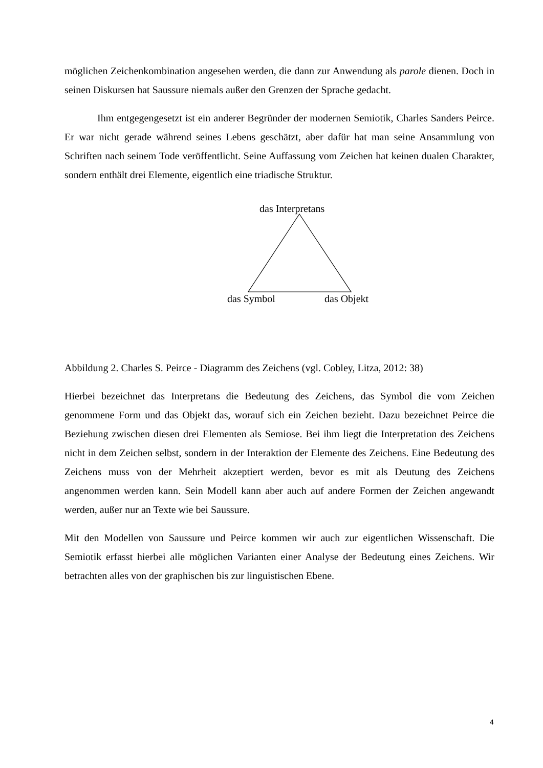möglichen Zeichenkombination angesehen werden, die dann zur Anwendung als parole dienen. Doch in seinen Diskursen hat Saussure niemals außer den Grenzen der Sprache gedacht.
Ihm entgegengesetzt ist ein anderer Begründer der modernen Semiotik, Charles Sanders Peirce. Er war nicht gerade während seines Lebens geschätzt, aber dafür hat man seine Ansammlung von Schriften nach seinem Tode veröffentlicht. Seine Auffassung vom Zeichen hat keinen dualen Charakter, sondern enthält drei Elemente, eigentlich eine triadische Struktur.
das Interpretans
das Symbol das Objekt
Abbildung 2. Charles S. Peirce - Diagramm des Zeichens (vgl. Cobley, Litza, 2012: 38)
Hierbei bezeichnet das Interpretans die Bedeutung des Zeichens, das Symbol die vom Zeichen genommene Form und das Objekt das, worauf sich ein Zeichen bezieht. Dazu bezeichnet Peirce die Beziehung zwischen diesen drei Elementen als Semiose. Bei ihm liegt die Interpretation des Zeichens nicht in dem Zeichen selbst, sondern in der Interaktion der Elemente des Zeichens. Eine Bedeutung des Zeichens muss von der Mehrheit akzeptiert werden, bevor es mit als Deutung des Zeichens angenommen werden kann. Sein Modell kann aber auch auf andere Formen der Zeichen angewandt werden, außer nur an Texte wie bei Saussure.
Mit den Modellen von Saussure und Peirce kommen wir auch zur eigentlichen Wissenschaft. Die Semiotik erfasst hierbei alle möglichen Varianten einer Analyse der Bedeutung eines Zeichens. Wir betrachten alles von der graphischen bis zur linguistischen Ebene.
4